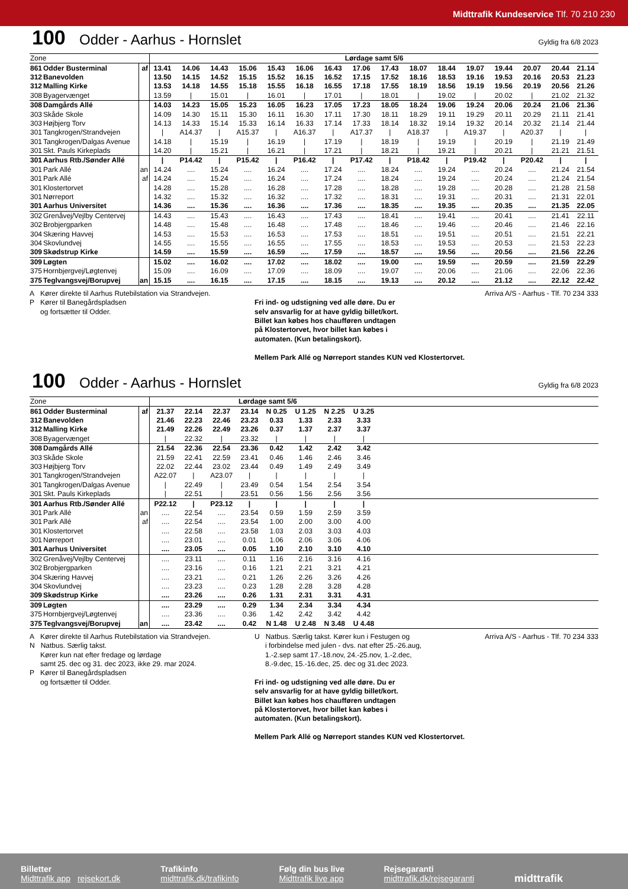Midttrafik Kundeservice Tlf. 70 210 230
100 Odder - Aarhus - Hornslet Gyldig fra 6/8 2023
| Zone | | | Lørdage samt 5/6 | | | | | | | | | | | | | | | |
| 861 | Odder Busterminal | af | 13.41 | 14.06 | 14.43 | 15.06 | 15.43 | 16.06 | 16.43 | 17.06 | 17.43 | 18.07 | 18.44 | 19.07 | 19.44 | 20.07 | 20.44 | 21.14 |
| 312 | Banevolden | | 13.50 | 14.15 | 14.52 | 15.15 | 15.52 | 16.15 | 16.52 | 17.15 | 17.52 | 18.16 | 18.53 | 19.16 | 19.53 | 20.16 | 20.53 | 21.23 |
| 312 | Malling Kirke | | 13.53 | 14.18 | 14.55 | 15.18 | 15.55 | 16.18 | 16.55 | 17.18 | 17.55 | 18.19 | 18.56 | 19.19 | 19.56 | 20.19 | 20.56 | 21.26 |
| 308 | Byagervænget | | 13.59 | / | 15.01 | / | 16.01 | / | 17.01 | / | 18.01 | / | 19.02 | / | 20.02 | / | 21.02 | 21.32 |
| 308 | Damgårds Allé | | 14.03 | 14.23 | 15.05 | 15.23 | 16.05 | 16.23 | 17.05 | 17.23 | 18.05 | 18.24 | 19.06 | 19.24 | 20.06 | 20.24 | 21.06 | 21.36 |
| 303 | Skåde Skole | | 14.09 | 14.30 | 15.11 | 15.30 | 16.11 | 16.30 | 17.11 | 17.30 | 18.11 | 18.29 | 19.11 | 19.29 | 20.11 | 20.29 | 21.11 | 21.41 |
| 303 | Højbjerg Torv | | 14.13 | 14.33 | 15.14 | 15.33 | 16.14 | 16.33 | 17.14 | 17.33 | 18.14 | 18.32 | 19.14 | 19.32 | 20.14 | 20.32 | 21.14 | 21.44 |
| 301 | Tangkrogen/Strandvejen | | / | A14.37 | / | A15.37 | / | A16.37 | / | A17.37 | / | A18.37 | / | A19.37 | / | A20.37 | / | / |
| 301 | Tangkrogen/Dalgas Avenue | | 14.18 | / | 15.19 | / | 16.19 | / | 17.19 | / | 18.19 | / | 19.19 | / | 20.19 | / | 21.19 | 21.49 |
| 301 | Skt. Pauls Kirkeplads | | 14.20 | / | 15.21 | / | 16.21 | / | 17.21 | / | 18.21 | / | 19.21 | / | 20.21 | / | 21.21 | 21.51 |
| 301 | Aarhus Rtb./Sønder Allé | | / | P14.42 | / | P15.42 | / | P16.42 | / | P17.42 | / | P18.42 | / | P19.42 | / | P20.42 | / | / |
| 301 | Park Allé | an | 14.24 | .... | 15.24 | .... | 16.24 | .... | 17.24 | .... | 18.24 | .... | 19.24 | .... | 20.24 | .... | 21.24 | 21.54 |
| 301 | Park Allé | af | 14.24 | .... | 15.24 | .... | 16.24 | .... | 17.24 | .... | 18.24 | .... | 19.24 | .... | 20.24 | .... | 21.24 | 21.54 |
| 301 | Klostertorvet | | 14.28 | .... | 15.28 | .... | 16.28 | .... | 17.28 | .... | 18.28 | .... | 19.28 | .... | 20.28 | .... | 21.28 | 21.58 |
| 301 | Nørreport | | 14.32 | .... | 15.32 | .... | 16.32 | .... | 17.32 | .... | 18.31 | .... | 19.31 | .... | 20.31 | .... | 21.31 | 22.01 |
| 301 | Aarhus Universitet | | 14.36 | .... | 15.36 | .... | 16.36 | .... | 17.36 | .... | 18.35 | .... | 19.35 | .... | 20.35 | .... | 21.35 | 22.05 |
| 302 | Grenåvej/Vejlby Centervej | | 14.43 | .... | 15.43 | .... | 16.43 | .... | 17.43 | .... | 18.41 | .... | 19.41 | .... | 20.41 | .... | 21.41 | 22.11 |
| 302 | Brobjergparken | | 14.48 | .... | 15.48 | .... | 16.48 | .... | 17.48 | .... | 18.46 | .... | 19.46 | .... | 20.46 | .... | 21.46 | 22.16 |
| 304 | Skæring Havvej | | 14.53 | .... | 15.53 | .... | 16.53 | .... | 17.53 | .... | 18.51 | .... | 19.51 | .... | 20.51 | .... | 21.51 | 22.21 |
| 304 | Skovlundvej | | 14.55 | .... | 15.55 | .... | 16.55 | .... | 17.55 | .... | 18.53 | .... | 19.53 | .... | 20.53 | .... | 21.53 | 22.23 |
| 309 | Skødstrup Kirke | | 14.59 | .... | 15.59 | .... | 16.59 | .... | 17.59 | .... | 18.57 | .... | 19.56 | .... | 20.56 | .... | 21.56 | 22.26 |
| 309 | Løgten | | 15.02 | .... | 16.02 | .... | 17.02 | .... | 18.02 | .... | 19.00 | .... | 19.59 | .... | 20.59 | .... | 21.59 | 22.29 |
| 375 | Hornbjergvej/Løgtenvej | | 15.09 | .... | 16.09 | .... | 17.09 | .... | 18.09 | .... | 19.07 | .... | 20.06 | .... | 21.06 | .... | 22.06 | 22.36 |
| 375 | Teglvangsvej/Borupvej | an | 15.15 | .... | 16.15 | .... | 17.15 | .... | 18.15 | .... | 19.13 | .... | 20.12 | .... | 21.12 | .... | 22.12 | 22.42 |
A Kører direkte til Aarhus Rutebilstation via Strandvejen.
P Kører til Banegårdspladsen
og fortsætter til Odder.
Fri ind- og udstigning ved alle døre. Du er
selv ansvarlig for at have gyldig billet/kort.
Billet kan købes hos chaufføren undtagen
på Klostertorvet, hvor billet kan købes i
automaten. (Kun betalingskort).
Mellem Park Allé og Nørreport standes KUN ved Klostertorvet.
Arriva A/S - Aarhus - Tlf. 70 234 333
100 Odder - Aarhus - Hornslet Gyldig fra 6/8 2023
| Zone | | | Lørdage samt 5/6 | | | | | | | | |
| 861 | Odder Busterminal | af | 21.37 | 22.14 | 22.37 | 23.14 | N 0.25 | U 1.25 | N 2.25 | U 3.25 | |
| 312 | Banevolden | | 21.46 | 22.23 | 22.46 | 23.23 | 0.33 | 1.33 | 2.33 | 3.33 | |
| 312 | Malling Kirke | | 21.49 | 22.26 | 22.49 | 23.26 | 0.37 | 1.37 | 2.37 | 3.37 | |
| 308 | Byagervænget | | / | 22.32 | / | 23.32 | / | / | / | / | |
| 308 | Damgårds Allé | | 21.54 | 22.36 | 22.54 | 23.36 | 0.42 | 1.42 | 2.42 | 3.42 | |
| 303 | Skåde Skole | | 21.59 | 22.41 | 22.59 | 23.41 | 0.46 | 1.46 | 2.46 | 3.46 | |
| 303 | Højbjerg Torv | | 22.02 | 22.44 | 23.02 | 23.44 | 0.49 | 1.49 | 2.49 | 3.49 | |
| 301 | Tangkrogen/Strandvejen | | A22.07 | / | A23.07 | / | / | / | / | / | |
| 301 | Tangkrogen/Dalgas Avenue | | / | 22.49 | / | 23.49 | 0.54 | 1.54 | 2.54 | 3.54 | |
| 301 | Skt. Pauls Kirkeplads | | / | 22.51 | / | 23.51 | 0.56 | 1.56 | 2.56 | 3.56 | |
| 301 | Aarhus Rtb./Sønder Allé | | P22.12 | / | P23.12 | / | / | / | / | / | |
| 301 | Park Allé | an | .... | 22.54 | .... | 23.54 | 0.59 | 1.59 | 2.59 | 3.59 | |
| 301 | Park Allé | af | .... | 22.54 | .... | 23.54 | 1.00 | 2.00 | 3.00 | 4.00 | |
| 301 | Klostertorvet | | .... | 22.58 | .... | 23.58 | 1.03 | 2.03 | 3.03 | 4.03 | |
| 301 | Nørreport | | .... | 23.01 | .... | 0.01 | 1.06 | 2.06 | 3.06 | 4.06 | |
| 301 | Aarhus Universitet | | .... | 23.05 | .... | 0.05 | 1.10 | 2.10 | 3.10 | 4.10 | |
| 302 | Grenåvej/Vejlby Centervej | | .... | 23.11 | .... | 0.11 | 1.16 | 2.16 | 3.16 | 4.16 | |
| 302 | Brobjergparken | | .... | 23.16 | .... | 0.16 | 1.21 | 2.21 | 3.21 | 4.21 | |
| 304 | Skæring Havvej | | .... | 23.21 | .... | 0.21 | 1.26 | 2.26 | 3.26 | 4.26 | |
| 304 | Skovlundvej | | .... | 23.23 | .... | 0.23 | 1.28 | 2.28 | 3.28 | 4.28 | |
| 309 | Skødstrup Kirke | | .... | 23.26 | .... | 0.26 | 1.31 | 2.31 | 3.31 | 4.31 | |
| 309 | Løgten | | .... | 23.29 | .... | 0.29 | 1.34 | 2.34 | 3.34 | 4.34 | |
| 375 | Hornbjergvej/Løgtenvej | | .... | 23.36 | .... | 0.36 | 1.42 | 2.42 | 3.42 | 4.42 | |
| 375 | Teglvangsvej/Borupvej | an | .... | 23.42 | .... | 0.42 | N 1.48 | U 2.48 | N 3.48 | U 4.48 | |
A Kører direkte til Aarhus Rutebilstation via Strandvejen.
N Natbus. Særlig takst.
Kører kun nat efter fredage og lørdage
samt 25. dec og 31. dec 2023, ikke 29. mar 2024.
P Kører til Banegårdspladsen
og fortsætter til Odder.
U Natbus. Særlig takst. Kører kun i Festugen og
i forbindelse med julen - dvs. nat efter 25.-26.aug,
1.-2.sep samt 17.-18.nov, 24.-25.nov, 1.-2.dec,
8.-9.dec, 15.-16.dec, 25. dec og 31.dec 2023.
Fri ind- og udstigning ved alle døre. Du er
selv ansvarlig for at have gyldig billet/kort.
Billet kan købes hos chaufføren undtagen
på Klostertorvet, hvor billet kan købes i
automaten. (Kun betalingskort).
Mellem Park Allé og Nørreport standes KUN ved Klostertorvet.
Arriva A/S - Aarhus - Tlf. 70 234 333
Billetter
Midttrafik app rejsekort.dk
Trafikinfo
midttrafik.dk/trafikinfo
Følg din bus live
Midttrafik live app
Rejsegaranti
midttrafik.dk/rejsegaranti
midttrafik